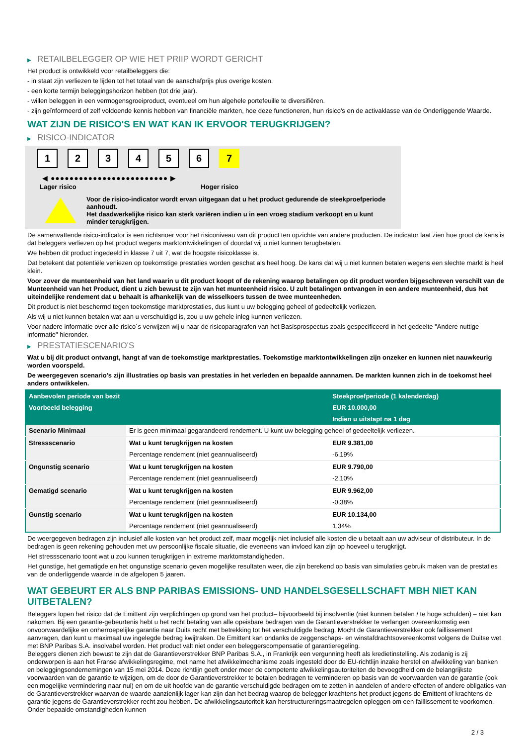▶ RETAILBELEGGER OP WIE HET PRIIP WORDT GERICHT
Het product is ontwikkeld voor retailbeleggers die:
- in staat zijn verliezen te lijden tot het totaal van de aanschafprijs plus overige kosten.
- een korte termijn beleggingshorizon hebben (tot drie jaar).
- willen beleggen in een vermogensgroeiproduct, eventueel om hun algehele portefeuille te diversifiëren.
- zijn geïnformeerd of zelf voldoende kennis hebben van financiële markten, hoe deze functioneren, hun risico's en de activaklasse van de Onderliggende Waarde.
WAT ZIJN DE RISICO'S EN WAT KAN IK ERVOOR TERUGKRIJGEN?
▶ RISICO-INDICATOR
1 2 3 4 5 6 7
◀ ●●●●●●●●●●●●●●●●●●●●●●●●● ▶
Lager risico Hoger risico
Voor de risico-indicator wordt ervan uitgegaan dat u het product gedurende de steekproefperiode aanhoudt.
Het daadwerkelijke risico kan sterk variëren indien u in een vroeg stadium verkoopt en u kunt minder terugkrijgen.
De samenvattende risico-indicator is een richtsnoer voor het risiconiveau van dit product ten opzichte van andere producten. De indicator laat zien hoe groot de kans is dat beleggers verliezen op het product wegens marktontwikkelingen of doordat wij u niet kunnen terugbetalen.
We hebben dit product ingedeeld in klasse 7 uit 7, wat de hoogste risicoklasse is.
Dat betekent dat potentiële verliezen op toekomstige prestaties worden geschat als heel hoog. De kans dat wij u niet kunnen betalen wegens een slechte markt is heel klein.
Voor zover de munteenheid van het land waarin u dit product koopt of de rekening waarop betalingen op dit product worden bijgeschreven verschilt van de Munteenheid van het Product, dient u zich bewust te zijn van het munteenheid risico. U zult betalingen ontvangen in een andere munteenheid, dus het uiteindelijke rendement dat u behaalt is afhankelijk van de wisselkoers tussen de twee munteenheden.
Dit product is niet beschermd tegen toekomstige marktprestaties, dus kunt u uw belegging geheel of gedeeltelijk verliezen.
Als wij u niet kunnen betalen wat aan u verschuldigd is, zou u uw gehele inleg kunnen verliezen.
Voor nadere informatie over alle risico´s verwijzen wij u naar de risicoparagrafen van het Basisprospectus zoals gespecificeerd in het gedeelte "Andere nuttige informatie" hieronder.
▶ PRESTATIESCENARIO'S
Wat u bij dit product ontvangt, hangt af van de toekomstige marktprestaties. Toekomstige marktontwikkelingen zijn onzeker en kunnen niet nauwkeurig worden voorspeld.
De weergegeven scenario’s zijn illustraties op basis van prestaties in het verleden en bepaalde aannamen. De markten kunnen zich in de toekomst heel anders ontwikkelen.
| Aanbevolen periode van bezit | | Steekproefperiode (1 kalenderdag) |
| Voorbeeld belegging | | EUR 10.000,00 |
| | | Indien u uitstapt na 1 dag |
| Scenario Minimaal | Er is geen minimaal gegarandeerd rendement. U kunt uw belegging geheel of gedeeltelijk verliezen. | |
| Stressscenario | Wat u kunt terugkrijgen na kosten | EUR 9.381,00 |
| | Percentage rendement (niet geannualiseerd) | -6,19% |
| Ongunstig scenario | Wat u kunt terugkrijgen na kosten | EUR 9.790,00 |
| | Percentage rendement (niet geannualiseerd) | -2,10% |
| Gematigd scenario | Wat u kunt terugkrijgen na kosten | EUR 9.962,00 |
| | Percentage rendement (niet geannualiseerd) | -0,38% |
| Gunstig scenario | Wat u kunt terugkrijgen na kosten | EUR 10.134,00 |
| | Percentage rendement (niet geannualiseerd) | 1,34% |
De weergegeven bedragen zijn inclusief alle kosten van het product zelf, maar mogelijk niet inclusief alle kosten die u betaalt aan uw adviseur of distributeur. In de bedragen is geen rekening gehouden met uw persoonlijke fiscale situatie, die eveneens van invloed kan zijn op hoeveel u terugkrijgt.
Het stressscenario toont wat u zou kunnen terugkrijgen in extreme marktomstandigheden.
Het gunstige, het gematigde en het ongunstige scenario geven mogelijke resultaten weer, die zijn berekend op basis van simulaties gebruik maken van de prestaties van de onderliggende waarde in de afgelopen 5 jaaren.
WAT GEBEURT ER ALS BNP PARIBAS EMISSIONS- UND HANDELSGESELLSCHAFT MBH NIET KAN UITBETALEN?
Beleggers lopen het risico dat de Emittent zijn verplichtingen op grond van het product– bijvoorbeeld bij insolventie (niet kunnen betalen / te hoge schulden) – niet kan nakomen. Bij een garantie-gebeurtenis hebt u het recht betaling van alle opeisbare bedragen van de Garantieverstrekker te verlangen overeenkomstig een onvoorwaardelijke en onherroepelijke garantie naar Duits recht met betrekking tot het verschuldigde bedrag. Mocht de Garantieverstrekker ook faillissement aanvragen, dan kunt u maximaal uw ingelegde bedrag kwijtraken. De Emittent kan ondanks de zeggenschaps- en winstafdrachtsovereenkomst volgens de Duitse wet met BNP Paribas S.A. insolvabel worden. Het product valt niet onder een beleggerscompensatie of garantieregeling.
Beleggers dienen zich bewust te zijn dat de Garantieverstrekker BNP Paribas S.A., in Frankrijk een vergunning heeft als kredietinstelling. Als zodanig is zij onderworpen is aan het Franse afwikkelingsregime, met name het afwikkelmechanisme zoals ingesteld door de EU-richtlijn inzake herstel en afwikkeling van banken en beleggingsondernemingen van 15 mei 2014. Deze richtlijn geeft onder meer de competente afwikkelingsautoriteiten de bevoegdheid om de belangrijkste voorwaarden van de garantie te wijzigen, om de door de Garantieverstrekker te betalen bedragen te verminderen op basis van de voorwaarden van de garantie (ook een mogelijke vermindering naar nul) en om de uit hoofde van de garantie verschuldigde bedragen om te zetten in aandelen of andere effecten of andere obligaties van de Garantieverstrekker waarvan de waarde aanzienlijk lager kan zijn dan het bedrag waarop de belegger krachtens het product jegens de Emittent of krachtens de garantie jegens de Garantieverstrekker recht zou hebben. De afwikkelingsautoriteit kan herstructureringsmaatregelen opleggen om een faillissement te voorkomen. Onder bepaalde omstandigheden kunnen
2 / 3